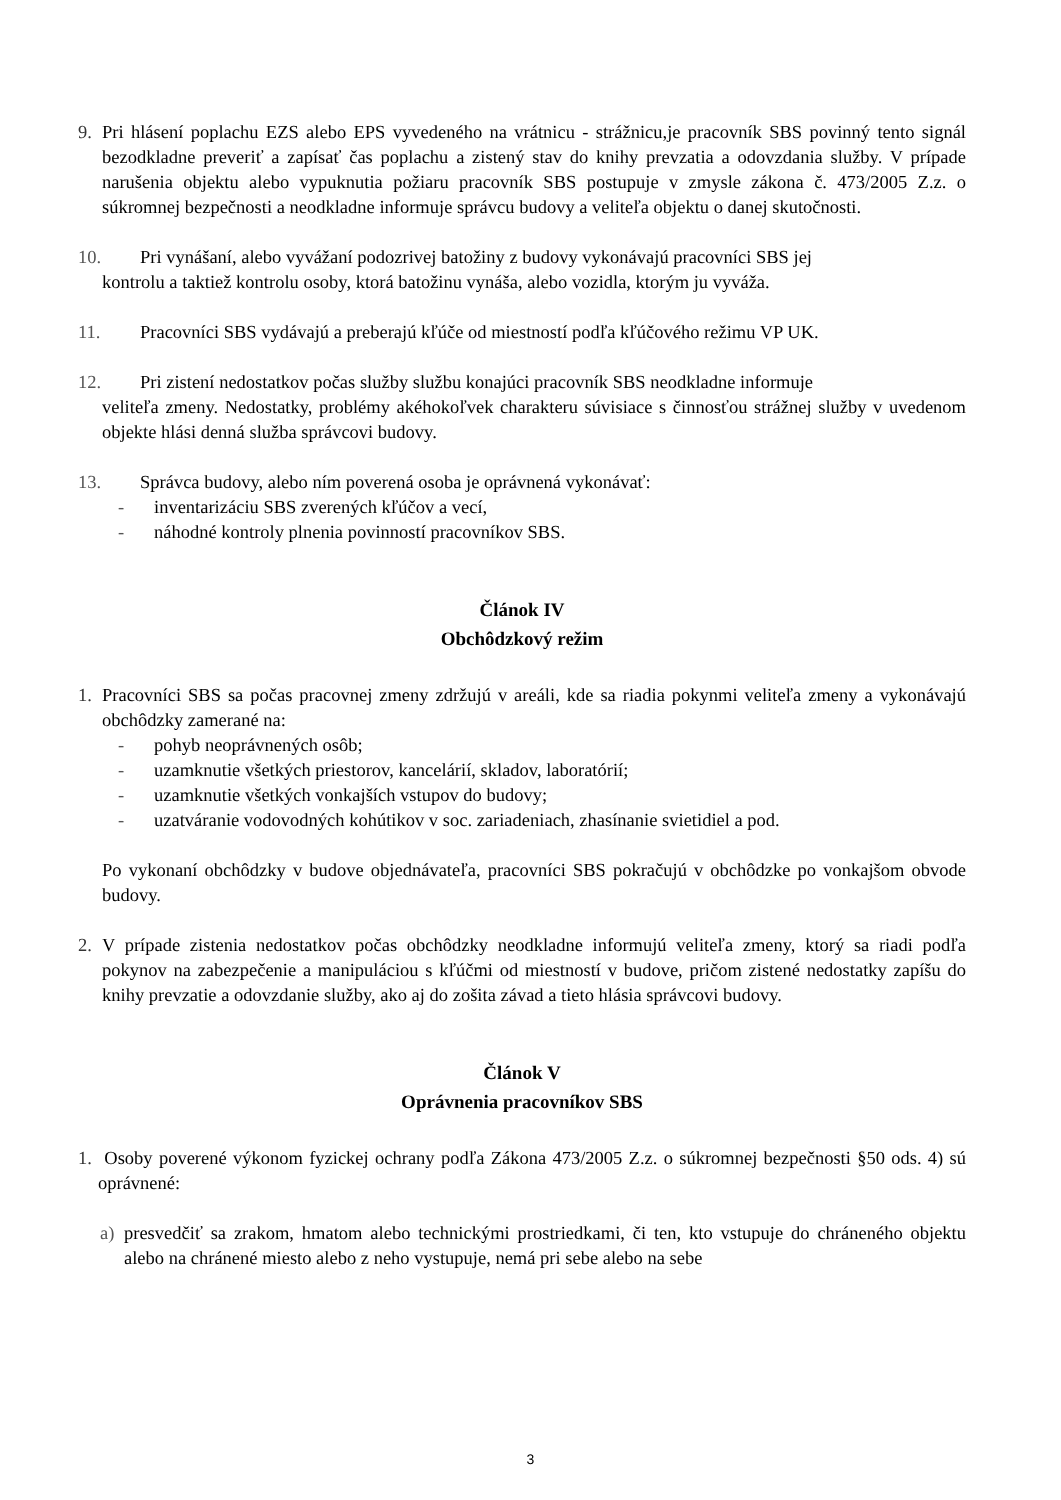9. Pri hlásení poplachu EZS alebo EPS vyvedeného na vrátnicu - strážnicu,je pracovník SBS povinný tento signál bezodkladne preveriť a zapísať čas poplachu a zistený stav do knihy prevzatia a odovzdania služby. V prípade narušenia objektu alebo vypuknutia požiaru pracovník SBS postupuje v zmysle zákona č. 473/2005 Z.z. o súkromnej bezpečnosti a neodkladne informuje správcu budovy a veliteľa objektu o danej skutočnosti.
10. Pri vynášaní, alebo vyvážaní podozrivej batožiny z budovy vykonávajú pracovníci SBS jej
kontrolu a taktiež kontrolu osoby, ktorá batožinu vynáša, alebo vozidla, ktorým ju vyváža.
11. Pracovníci SBS vydávajú a preberajú kľúče od miestností podľa kľúčového režimu VP UK.
12. Pri zistení nedostatkov počas služby službu konajúci pracovník SBS neodkladne informuje
veliteľa zmeny. Nedostatky, problémy akéhokoľvek charakteru súvisiace s činnosťou strážnej služby v uvedenom objekte hlási denná služba správcovi budovy.
13. Správca budovy, alebo ním poverená osoba je oprávnená vykonávať:
- inventarizáciu SBS zverených kľúčov a vecí,
- náhodné kontroly plnenia povinností pracovníkov SBS.
Článok IV
Obchôdzkový režim
1. Pracovníci SBS sa počas pracovnej zmeny zdržujú v areáli, kde sa riadia pokynmi veliteľa zmeny a vykonávajú obchôdzky zamerané na:
- pohyb neoprávnených osôb;
- uzamknutie všetkých priestorov, kancelárií, skladov, laboratórií;
- uzamknutie všetkých vonkajších vstupov do budovy;
- uzatváranie vodovodných kohútikov v soc. zariadeniach, zhasínanie svietidiel a pod.
Po vykonaní obchôdzky v budove objednávateľa, pracovníci SBS pokračujú v obchôdzke po vonkajšom obvode budovy.
2. V prípade zistenia nedostatkov počas obchôdzky neodkladne informujú veliteľa zmeny, ktorý sa riadi podľa pokynov na zabezpečenie a manipuláciou s kľúčmi od miestností v budove, pričom zistené nedostatky zapíšu do knihy prevzatie a odovzdanie služby, ako aj do zošita závad a tieto hlásia správcovi budovy.
Článok V
Oprávnenia pracovníkov SBS
1.
Osoby poverené výkonom fyzickej ochrany podľa Zákona 473/2005 Z.z. o súkromnej bezpečnosti §50 ods. 4) sú oprávnené:
a) presvedčiť sa zrakom, hmatom alebo technickými prostriedkami, či ten, kto vstupuje do chráneného objektu alebo na chránené miesto alebo z neho vystupuje, nemá pri sebe alebo na sebe
3